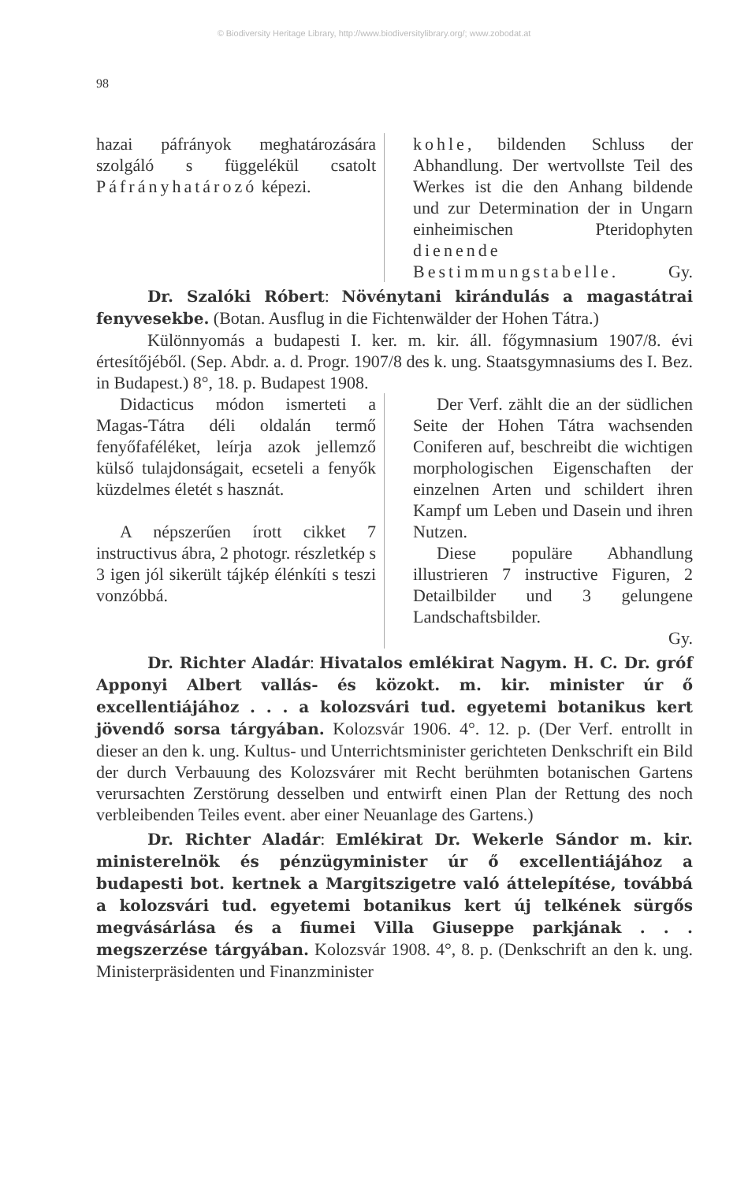© Biodiversity Heritage Library, http://www.biodiversitylibrary.org/; www.zobodat.at
98
hazai páfrányok meghatározására szolgáló s függelékül csatolt Páfrányhatározó képezi.
kohle, bildenden Schluss der Abhandlung. Der wertvollste Teil des Werkes ist die den Anhang bildende und zur Determination der in Ungarn einheimischen Pteridophyten dienende Bestimmungstabelle. Gy.
Dr. Szalóki Róbert: Növénytani kirándulás a magastátrai fenyvesekbe. (Botan. Ausflug in die Fichtenwälder der Hohen Tátra.)
Különnyomás a budapesti I. ker. m. kir. áll. főgymnasium 1907/8. évi értesítőjéből. (Sep. Abdr. a. d. Progr. 1907/8 des k. ung. Staatsgymnasiums des I. Bez. in Budapest.) 8°, 18. p. Budapest 1908.
Didacticus módon ismerteti a Magas-Tátra déli oldalán termő fenyőfaféléket, leírja azok jellemző külső tulajdonságait, ecseteli a fenyők küzdelmes életét s hasznát.
A népszerűen írott cikket 7 instructivus ábra, 2 photogr. részletkép s 3 igen jól sikerült tájkép élénkíti s teszi vonzóbbá.
Der Verf. zählt die an der südlichen Seite der Hohen Tátra wachsenden Coniferen auf, beschreibt die wichtigen morphologischen Eigenschaften der einzelnen Arten und schildert ihren Kampf um Leben und Dasein und ihren Nutzen.
Diese populäre Abhandlung illustrieren 7 instructive Figuren, 2 Detailbilder und 3 gelungene Landschaftsbilder.
Gy.
Dr. Richter Aladár: Hivatalos emlékirat Nagym. H. C. Dr. gróf Apponyi Albert vallás- és közokt. m. kir. minister úr ő excellentiájához . . . a kolozsvári tud. egyetemi botanikus kert jövendő sorsa tárgyában. Kolozsvár 1906. 4°. 12. p. (Der Verf. entrollt in dieser an den k. ung. Kultus- und Unterrichtsminister gerichteten Denkschrift ein Bild der durch Verbauung des Kolozsvárer mit Recht berühmten botanischen Gartens verursachten Zerstörung desselben und entwirft einen Plan der Rettung des noch verbleibenden Teiles event. aber einer Neuanlage des Gartens.)
Dr. Richter Aladár: Emlékirat Dr. Wekerle Sándor m. kir. ministerelnök és pénzügyminister úr ő excellentiájához a budapesti bot. kertnek a Margitszigetre való áttelepítése, továbbá a kolozsvári tud. egyetemi botanikus kert új telkének sürgős megvásárlása és a fiumei Villa Giuseppe parkjának . . . megszerzése tárgyában. Kolozsvár 1908. 4°, 8. p. (Denkschrift an den k. ung. Ministerpräsidenten und Finanzminister